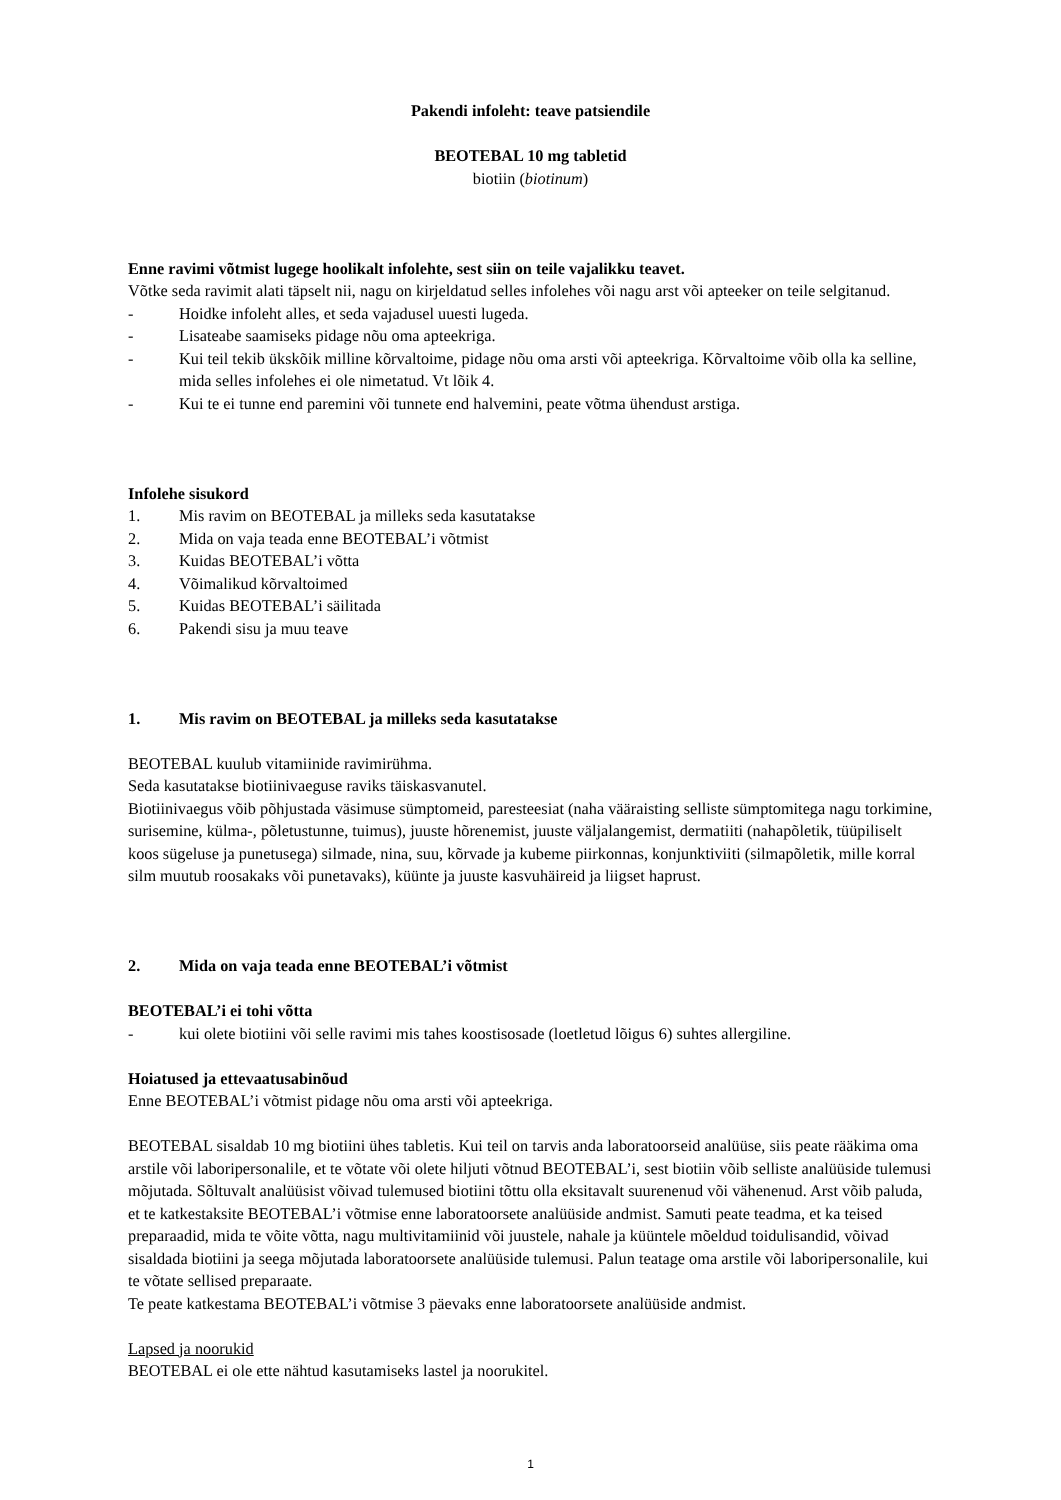Pakendi infoleht: teave patsiendile
BEOTEBAL 10 mg tabletid
biotiin (biotinum)
Enne ravimi võtmist lugege hoolikalt infolehte, sest siin on teile vajalikku teavet.
Võtke seda ravimit alati täpselt nii, nagu on kirjeldatud selles infolehes või nagu arst või apteeker on teile selgitanud.
- Hoidke infoleht alles, et seda vajadusel uuesti lugeda.
- Lisateabe saamiseks pidage nõu oma apteekriga.
- Kui teil tekib ükskõik milline kõrvaltoime, pidage nõu oma arsti või apteekriga. Kõrvaltoime võib olla ka selline, mida selles infolehes ei ole nimetatud. Vt lõik 4.
- Kui te ei tunne end paremini või tunnete end halvemini, peate võtma ühendust arstiga.
Infolehe sisukord
1. Mis ravim on BEOTEBAL ja milleks seda kasutatakse
2. Mida on vaja teada enne BEOTEBAL’i võtmist
3. Kuidas BEOTEBAL’i võtta
4. Võimalikud kõrvaltoimed
5. Kuidas BEOTEBAL’i säilitada
6. Pakendi sisu ja muu teave
1. Mis ravim on BEOTEBAL ja milleks seda kasutatakse
BEOTEBAL kuulub vitamiinide ravimirühma.
Seda kasutatakse biotiinivaeguse raviks täiskasvanutel.
Biotiinivaegus võib põhjustada väsimuse sümptomeid, paresteesiat (naha vääraisting selliste sümptomitega nagu torkimine, surisemine, külma-, põletustunne, tuimus), juuste hõrenemist, juuste väljalangemist, dermatiiti (nahapõletik, tüüpiliselt koos sügeluse ja punetusega) silmade, nina, suu, kõrvade ja kubeme piirkonnas, konjunktiviiti (silmapõletik, mille korral silm muutub roosakaks või punetavaks), küünte ja juuste kasvuhäireid ja liigset haprust.
2. Mida on vaja teada enne BEOTEBAL’i võtmist
BEOTEBAL’i ei tohi võtta
- kui olete biotiini või selle ravimi mis tahes koostisosade (loetletud lõigus 6) suhtes allergiline.
Hoiatused ja ettevaatusabinõud
Enne BEOTEBAL’i võtmist pidage nõu oma arsti või apteekriga.
BEOTEBAL sisaldab 10 mg biotiini ühes tabletis. Kui teil on tarvis anda laboratoorseid analüüse, siis peate rääkima oma arstile või laboripersonalile, et te võtate või olete hiljuti võtnud BEOTEBAL’i, sest biotiin võib selliste analüüside tulemusi mõjutada. Sõltuvalt analüüsist võivad tulemused biotiini tõttu olla eksitavalt suurenenud või vähenenud. Arst võib paluda, et te katkestaksite BEOTEBAL’i võtmise enne laboratoorsete analüüside andmist. Samuti peate teadma, et ka teised preparaadid, mida te võite võtta, nagu multivitamiinid või juustele, nahale ja küüntele mõeldud toidulisandid, võivad sisaldada biotiini ja seega mõjutada laboratoorsete analüüside tulemusi. Palun teatage oma arstile või laboripersonalile, kui te võtate sellised preparaate.
Te peate katkestama BEOTEBAL’i võtmise 3 päevaks enne laboratoorsete analüüside andmist.
Lapsed ja noorukid
BEOTEBAL ei ole ette nähtud kasutamiseks lastel ja noorukitel.
1